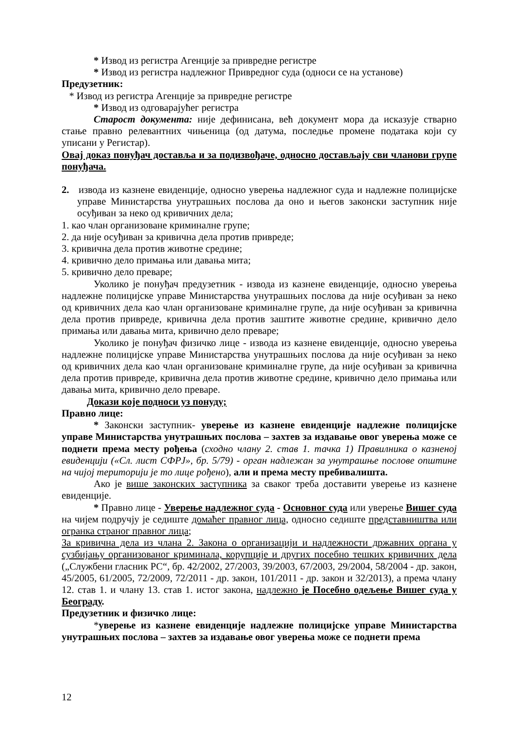* Извод из регистра Агенције за привредне регистре
* Извод из регистра надлежног Привредног суда (односи се на установе)
Предузетник:
* Извод из регистра Агенције за привредне регистре
* Извод из одговарајућег регистра
Старост документа: није дефинисана, већ документ мора да исказује стварно стање правно релевантних чињеница (од датума, последње промене података који су уписани у Регистар).
Овај доказ понуђач доставља и за подизвођаче, односно достављају сви чланови групе понуђача.
2. извода из казнене евиденције, односно уверења надлежног суда и надлежне полицијске управе Министарства унутрашњих послова да оно и његов законски заступник није осуђиван за неко од кривичних дела;
1. као члан организоване криминалне групе;
2. да није осуђиван за кривична дела против привреде;
3. кривична дела против животне средине;
4. кривично дело примања или давања мита;
5. кривично дело преваре;
Уколико је понуђач предузетник - извода из казнене евиденције, односно уверења надлежне полицијске управе Министарства унутрашњих послова да није осуђиван за неко од кривичних дела као члан организоване криминалне групе, да није осуђиван за кривична дела против привреде, кривична дела против заштите животне средине, кривично дело примања или давања мита, кривично дело преваре;
Уколико је понуђач физичко лице - извода из казнене евиденције, односно уверења надлежне полицијске управе Министарства унутрашњих послова да није осуђиван за неко од кривичних дела као члан организоване криминалне групе, да није осуђиван за кривична дела против привреде, кривична дела против животне средине, кривично дело примања или давања мита, кривично дело преваре.
Докази које подноси уз понуду;
Правно лице:
* Законски заступник- уверење из казнене евиденције надлежне полицијске управе Министарства унутрашњих послова – захтев за издавање овог уверења може се поднети према месту рођења (сходно члану 2. став 1. тачка 1) Правилника о казненој евиденцији («Сл. лист СФРЈ», бр. 5/79) - орган надлежан за унутрашње послове општине на чијој територији је то лице рођено), али и према месту пребивалишта.
Ако је више законских заступника за сваког треба доставити уверење из казнене евиденције.
* Правно лице - Уверење надлежног суда - Основног суда или уверење Вишег суда на чијем подручју је седиште домаћег правног лица, односно седиште представништва или огранка страног правног лица;
За кривична дела из члана 2. Закона о организацији и надлежности државних органа у сузбијању организованог криминала, корупције и других посебно тешких кривичних дела („Службени гласник РС“, бр. 42/2002, 27/2003, 39/2003, 67/2003, 29/2004, 58/2004 - др. закон, 45/2005, 61/2005, 72/2009, 72/2011 - др. закон, 101/2011 - др. закон и 32/2013), а према члану 12. став 1. и члану 13. став 1. истог закона, надлежно је Посебно одељење Вишег суда у Београду.
Предузетник и физичко лице:
*уверење из казнене евиденције надлежне полицијске управе Министарства унутрашњих послова – захтев за издавање овог уверења може се поднети према
12